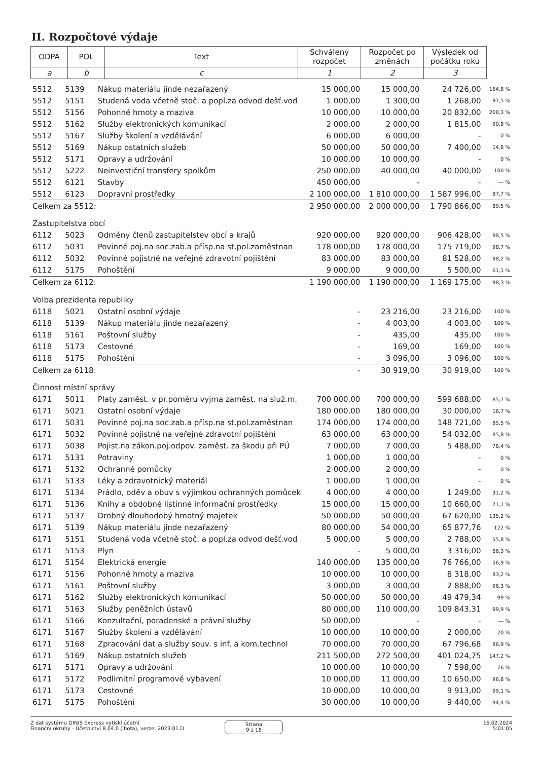II. Rozpočtové výdaje
| ODPA | POL | Text | Schválený rozpočet | Rozpočet po změnách | Výsledek od počátku roku |
| --- | --- | --- | --- | --- | --- |
| a | b | c | 1 | 2 | 3 |
| 5512 | 5139 | Nákup materiálu jinde nezařazený | 15 000,00 | 15 000,00 | 24 726,00 | 164,8 % |
| 5512 | 5151 | Studená voda včetně stoč. a popl.za odvod dešť.vod | 1 000,00 | 1 300,00 | 1 268,00 | 97,5 % |
| 5512 | 5156 | Pohonné hmoty a maziva | 10 000,00 | 10 000,00 | 20 832,00 | 208,3 % |
| 5512 | 5162 | Služby elektronických komunikací | 2 000,00 | 2 000,00 | 1 815,00 | 90,8 % |
| 5512 | 5167 | Služby školení a vzdělávání | 6 000,00 | 6 000,00 | - | 0 % |
| 5512 | 5169 | Nákup ostatních služeb | 50 000,00 | 50 000,00 | 7 400,00 | 14,8 % |
| 5512 | 5171 | Opravy a udržování | 10 000,00 | 10 000,00 | - | 0 % |
| 5512 | 5222 | Neinvestiční transfery spolkům | 250 000,00 | 40 000,00 | 40 000,00 | 100 % |
| 5512 | 6121 | Stavby | 450 000,00 | - | - | --- % |
| 5512 | 6123 | Dopravní prostředky | 2 100 000,00 | 1 810 000,00 | 1 587 996,00 | 87,7 % |
| Celkem za 5512: | | | 2 950 000,00 | 2 000 000,00 | 1 790 866,00 | 89,5 % |
| Zastupitelstva obcí | | | | | | |
| 6112 | 5023 | Odměny členů zastupitelstev obcí a krajů | 920 000,00 | 920 000,00 | 906 428,00 | 98,5 % |
| 6112 | 5031 | Povinné poj.na soc.zab.a přísp.na st.pol.zaměstnan | 178 000,00 | 178 000,00 | 175 719,00 | 98,7 % |
| 6112 | 5032 | Povinné pojistné na veřejné zdravotní pojištění | 83 000,00 | 83 000,00 | 81 528,00 | 98,2 % |
| 6112 | 5175 | Pohoštění | 9 000,00 | 9 000,00 | 5 500,00 | 61,1 % |
| Celkem za 6112: | | | 1 190 000,00 | 1 190 000,00 | 1 169 175,00 | 98,3 % |
| Volba prezidenta republiky | | | | | | |
| 6118 | 5021 | Ostatní osobní výdaje | - | 23 216,00 | 23 216,00 | 100 % |
| 6118 | 5139 | Nákup materiálu jinde nezařazený | - | 4 003,00 | 4 003,00 | 100 % |
| 6118 | 5161 | Poštovní služby | - | 435,00 | 435,00 | 100 % |
| 6118 | 5173 | Cestovné | - | 169,00 | 169,00 | 100 % |
| 6118 | 5175 | Pohoštění | - | 3 096,00 | 3 096,00 | 100 % |
| Celkem za 6118: | | | - | 30 919,00 | 30 919,00 | 100 % |
| Činnost místní správy | | | | | | |
| 6171 | 5011 | Platy zaměst. v pr.poměru vyjma zaměst. na služ.m. | 700 000,00 | 700 000,00 | 599 688,00 | 85,7 % |
| 6171 | 5021 | Ostatní osobní výdaje | 180 000,00 | 180 000,00 | 30 000,00 | 16,7 % |
| 6171 | 5031 | Povinné poj.na soc.zab.a přísp.na st.pol.zaměstnan | 174 000,00 | 174 000,00 | 148 721,00 | 85,5 % |
| 6171 | 5032 | Povinné pojistné na veřejné zdravotní pojištění | 63 000,00 | 63 000,00 | 54 032,00 | 85,8 % |
| 6171 | 5038 | Pojist.na zákon.poj.odpov. zaměst. za škodu při PÚ | 7 000,00 | 7 000,00 | 5 488,00 | 78,4 % |
| 6171 | 5131 | Potraviny | 1 000,00 | 1 000,00 | - | 0 % |
| 6171 | 5132 | Ochranné pomůcky | 2 000,00 | 2 000,00 | - | 0 % |
| 6171 | 5133 | Léky a zdravotnický materiál | 1 000,00 | 1 000,00 | - | 0 % |
| 6171 | 5134 | Prádlo, oděv a obuv s výjimkou ochranných pomůcek | 4 000,00 | 4 000,00 | 1 249,00 | 31,2 % |
| 6171 | 5136 | Knihy a obdobné listinné informační prostředky | 15 000,00 | 15 000,00 | 10 660,00 | 71,1 % |
| 6171 | 5137 | Drobný dlouhodobý hmotný majetek | 50 000,00 | 50 000,00 | 67 620,00 | 135,2 % |
| 6171 | 5139 | Nákup materiálu jinde nezařazený | 80 000,00 | 54 000,00 | 65 877,76 | 122 % |
| 6171 | 5151 | Studená voda včetně stoč. a popl.za odvod dešť.vod | 5 000,00 | 5 000,00 | 2 788,00 | 55,8 % |
| 6171 | 5153 | Plyn | - | 5 000,00 | 3 316,00 | 66,3 % |
| 6171 | 5154 | Elektrická energie | 140 000,00 | 135 000,00 | 76 766,00 | 56,9 % |
| 6171 | 5156 | Pohonné hmoty a maziva | 10 000,00 | 10 000,00 | 8 318,00 | 83,2 % |
| 6171 | 5161 | Poštovní služby | 3 000,00 | 3 000,00 | 2 888,00 | 96,3 % |
| 6171 | 5162 | Služby elektronických komunikací | 50 000,00 | 50 000,00 | 49 479,34 | 99 % |
| 6171 | 5163 | Služby peněžních ústavů | 80 000,00 | 110 000,00 | 109 843,31 | 99,9 % |
| 6171 | 5166 | Konzultační, poradenské a právní služby | 50 000,00 | - | - | --- % |
| 6171 | 5167 | Služby školení a vzdělávání | 10 000,00 | 10 000,00 | 2 000,00 | 20 % |
| 6171 | 5168 | Zpracování dat a služby souv. s inf. a kom.technol | 70 000,00 | 70 000,00 | 67 796,68 | 96,9 % |
| 6171 | 5169 | Nákup ostatních služeb | 211 500,00 | 272 500,00 | 401 024,75 | 147,2 % |
| 6171 | 5171 | Opravy a udržování | 10 000,00 | 10 000,00 | 7 598,00 | 76 % |
| 6171 | 5172 | Podlimitní programové vybavení | 10 000,00 | 11 000,00 | 10 650,00 | 96,8 % |
| 6171 | 5173 | Cestovné | 10 000,00 | 10 000,00 | 9 913,00 | 99,1 % |
| 6171 | 5175 | Pohoštění | 30 000,00 | 10 000,00 | 9 440,00 | 94,4 % |
Z dat systému GINIS Express vytiskl účetní
Finanční okruhy - Účetnictví 8.04.0 (lhota), verze: 2023.01.D
Strana
9 z 18
16.02.2024
5:01:05